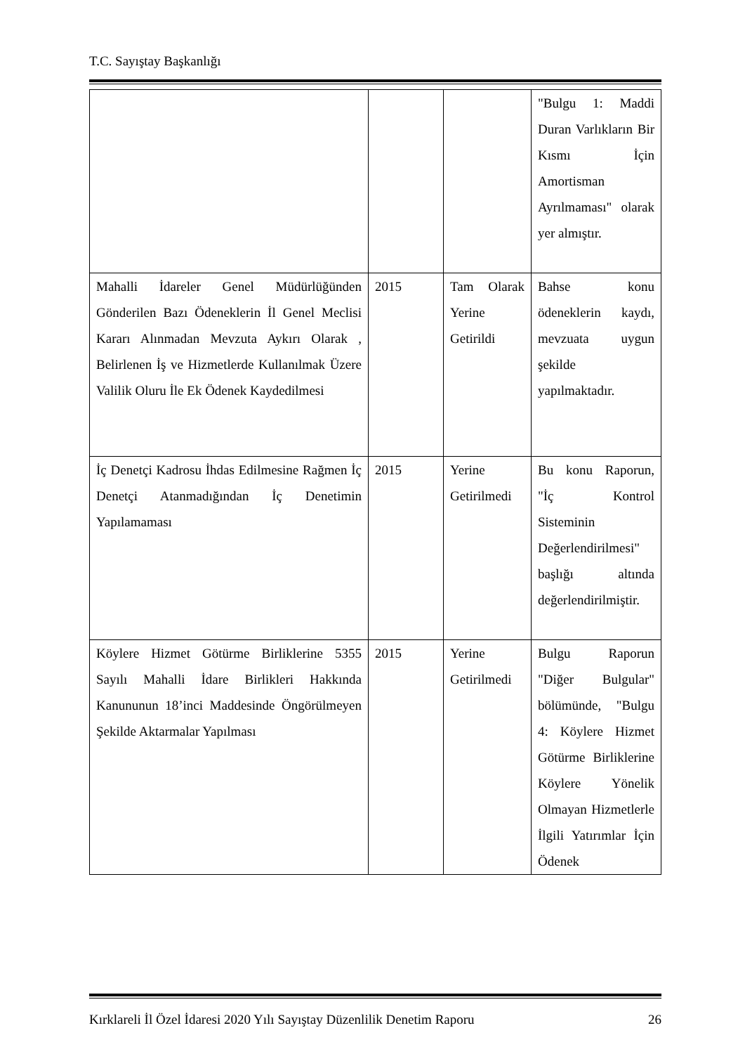T.C. Sayıştay Başkanlığı
| | | | "Bulgu 1: Maddi Duran Varlıkların Bir Kısmı İçin Amortisman Ayrılmaması" olarak yer almıştır. |
| Mahalli İdareler Genel Müdürlüğünden Gönderilen Bazı Ödeneklerin İl Genel Meclisi Kararı Alınmadan Mevzuta Aykırı Olarak , Belirlenen İş ve Hizmetlerde Kullanılmak Üzere Valilik Oluru İle Ek Ödenek Kaydedilmesi | 2015 | Tam Olarak Yerine Getirildi | Bahse konu ödeneklerin kaydı, mevzuata uygun şekilde yapılmaktadır. |
| İç Denetçi Kadrosu İhdas Edilmesine Rağmen İç Denetçi Atanmadığından İç Denetimin Yapılamaması | 2015 | Yerine Getirilmedi | Bu konu Raporun, "İç Kontrol Sisteminin Değerlendirilmesi" başlığı altında değerlendirilmiştir. |
| Köylere Hizmet Götürme Birliklerine 5355 Sayılı Mahalli İdare Birlikleri Hakkında Kanununun 18’inci Maddesinde Öngörülmeyen Şekilde Aktarmalar Yapılması | 2015 | Yerine Getirilmedi | Bulgu Raporun "Diğer Bulgular" bölümünde, "Bulgu 4: Köylere Hizmet Götürme Birliklerine Köylere Yönelik Olmayan Hizmetlerle İlgili Yatırımlar İçin Ödenek |
Kırklareli İl Özel İdaresi 2020 Yılı Sayıştay Düzenlilik Denetim Raporu 26